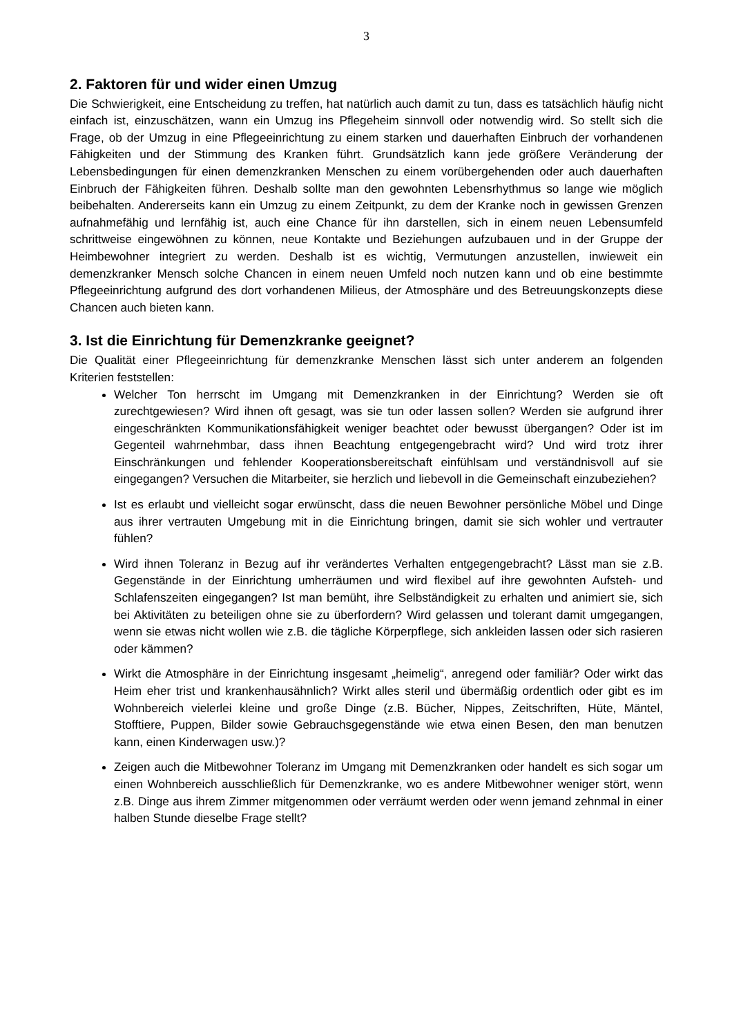3
2. Faktoren für und wider einen Umzug
Die Schwierigkeit, eine Entscheidung zu treffen, hat natürlich auch damit zu tun, dass es tatsächlich häufig nicht einfach ist, einzuschätzen, wann ein Umzug ins Pflegeheim sinnvoll oder notwendig wird. So stellt sich die Frage, ob der Umzug in eine Pflegeeinrichtung zu einem starken und dauerhaften Einbruch der vorhandenen Fähigkeiten und der Stimmung des Kranken führt. Grundsätzlich kann jede größere Veränderung der Lebensbedingungen für einen demenzkranken Menschen zu einem vorübergehenden oder auch dauerhaften Einbruch der Fähigkeiten führen. Deshalb sollte man den gewohnten Lebensrhythmus so lange wie möglich beibehalten. Andererseits kann ein Umzug zu einem Zeitpunkt, zu dem der Kranke noch in gewissen Grenzen aufnahmefähig und lernfähig ist, auch eine Chance für ihn darstellen, sich in einem neuen Lebensumfeld schrittweise eingewöhnen zu können, neue Kontakte und Beziehungen aufzubauen und in der Gruppe der Heimbewohner integriert zu werden. Deshalb ist es wichtig, Vermutungen anzustellen, inwieweit ein demenzkranker Mensch solche Chancen in einem neuen Umfeld noch nutzen kann und ob eine bestimmte Pflegeeinrichtung aufgrund des dort vorhandenen Milieus, der Atmosphäre und des Betreuungskonzepts diese Chancen auch bieten kann.
3. Ist die Einrichtung für Demenzkranke geeignet?
Die Qualität einer Pflegeeinrichtung für demenzkranke Menschen lässt sich unter anderem an folgenden Kriterien feststellen:
Welcher Ton herrscht im Umgang mit Demenzkranken in der Einrichtung? Werden sie oft zurechtgewiesen? Wird ihnen oft gesagt, was sie tun oder lassen sollen? Werden sie aufgrund ihrer eingeschränkten Kommunikationsfähigkeit weniger beachtet oder bewusst übergangen? Oder ist im Gegenteil wahrnehmbar, dass ihnen Beachtung entgegengebracht wird? Und wird trotz ihrer Einschränkungen und fehlender Kooperationsbereitschaft einfühlsam und verständnisvoll auf sie eingegangen? Versuchen die Mitarbeiter, sie herzlich und liebevoll in die Gemeinschaft einzubeziehen?
Ist es erlaubt und vielleicht sogar erwünscht, dass die neuen Bewohner persönliche Möbel und Dinge aus ihrer vertrauten Umgebung mit in die Einrichtung bringen, damit sie sich wohler und vertrauter fühlen?
Wird ihnen Toleranz in Bezug auf ihr verändertes Verhalten entgegengebracht? Lässt man sie z.B. Gegenstände in der Einrichtung umherräumen und wird flexibel auf ihre gewohnten Aufsteh- und Schlafenszeiten eingegangen? Ist man bemüht, ihre Selbständigkeit zu erhalten und animiert sie, sich bei Aktivitäten zu beteiligen ohne sie zu überfordern? Wird gelassen und tolerant damit umgegangen, wenn sie etwas nicht wollen wie z.B. die tägliche Körperpflege, sich ankleiden lassen oder sich rasieren oder kämmen?
Wirkt die Atmosphäre in der Einrichtung insgesamt „heimelig“, anregend oder familiär? Oder wirkt das Heim eher trist und krankenhausähnlich? Wirkt alles steril und übermäßig ordentlich oder gibt es im Wohnbereich vielerlei kleine und große Dinge (z.B. Bücher, Nippes, Zeitschriften, Hüte, Mäntel, Stofftiere, Puppen, Bilder sowie Gebrauchsgegenstände wie etwa einen Besen, den man benutzen kann, einen Kinderwagen usw.)?
Zeigen auch die Mitbewohner Toleranz im Umgang mit Demenzkranken oder handelt es sich sogar um einen Wohnbereich ausschließlich für Demenzkranke, wo es andere Mitbewohner weniger stört, wenn z.B. Dinge aus ihrem Zimmer mitgenommen oder verräumt werden oder wenn jemand zehnmal in einer halben Stunde dieselbe Frage stellt?